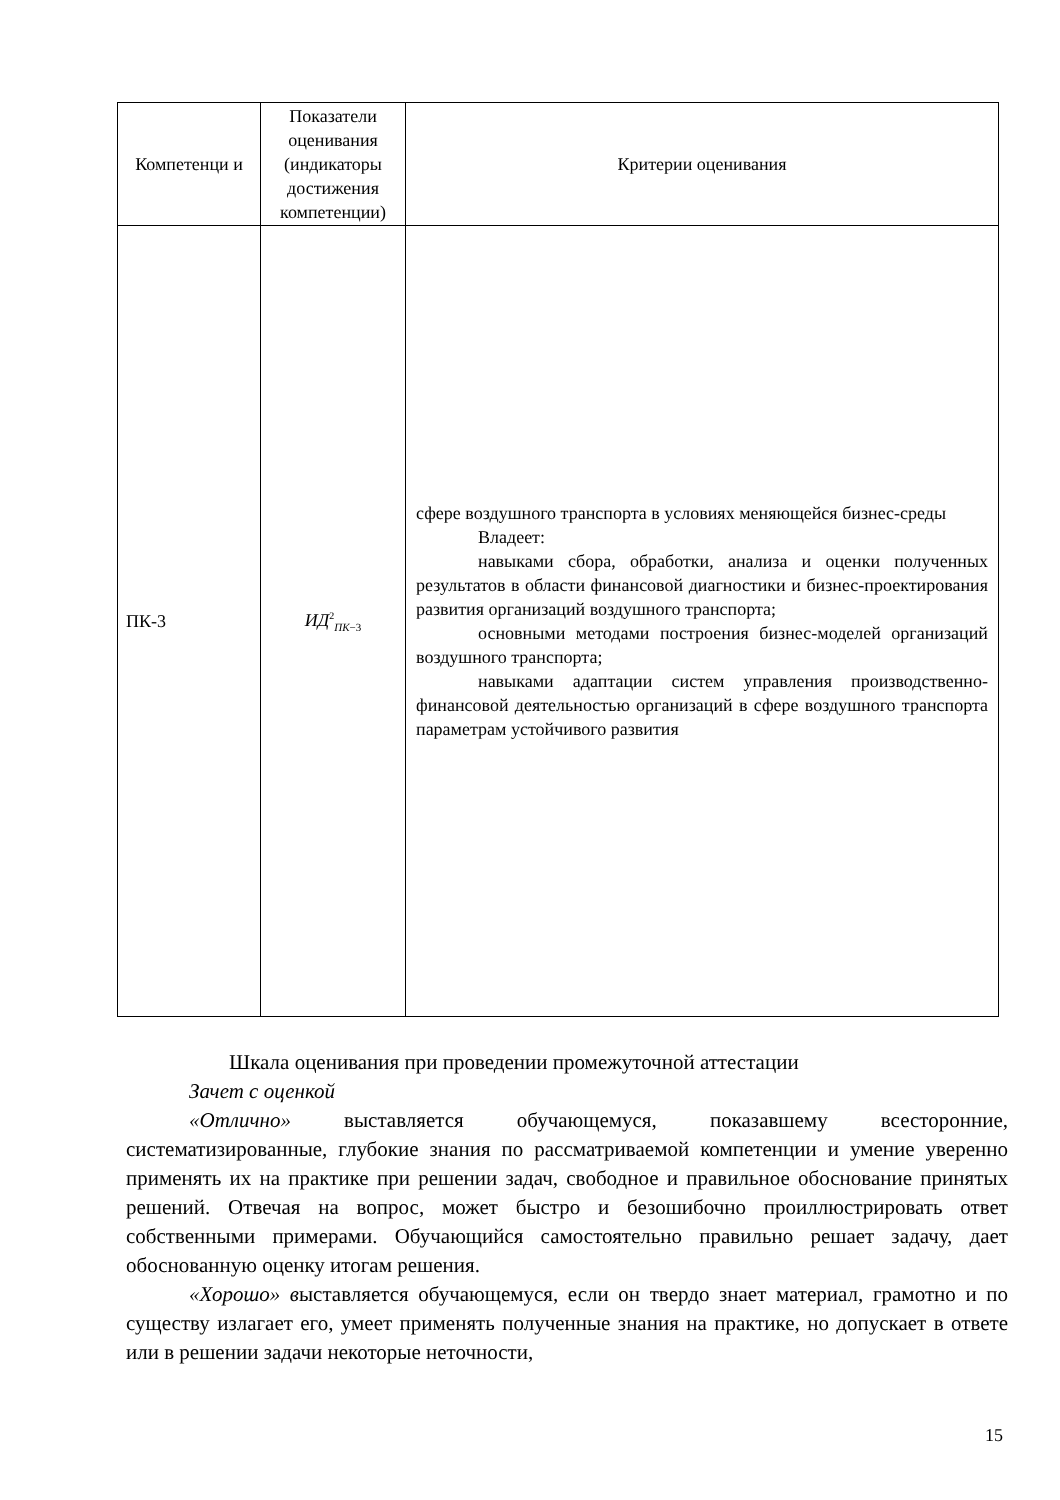| Компетенци и | Показатели оценивания (индикаторы достижения компетенции) | Критерии оценивания |
| --- | --- | --- |
| ПК-3 | ИД<sup>2</sup><sub>ПК−3</sub> | сфере воздушного транспорта в условиях меняющейся бизнес-среды Владеет: навыками сбора, обработки, анализа и оценки полученных результатов в области финансовой диагностики и бизнес-проектирования развития организаций воздушного транспорта; основными методами построения бизнес-моделей организаций воздушного транспорта; навыками адаптации систем управления производственно-финансовой деятельностью организаций в сфере воздушного транспорта параметрам устойчивого развития |
Шкала оценивания при проведении промежуточной аттестации
Зачет с оценкой
«Отлично» выставляется обучающемуся, показавшему всесторонние, систематизированные, глубокие знания по рассматриваемой компетенции и умение уверенно применять их на практике при решении задач, свободное и правильное обоснование принятых решений. Отвечая на вопрос, может быстро и безошибочно проиллюстрировать ответ собственными примерами. Обучающийся самостоятельно правильно решает задачу, дает обоснованную оценку итогам решения.
«Хорошо» выставляется обучающемуся, если он твердо знает материал, грамотно и по существу излагает его, умеет применять полученные знания на практике, но допускает в ответе или в решении задачи некоторые неточности,
15